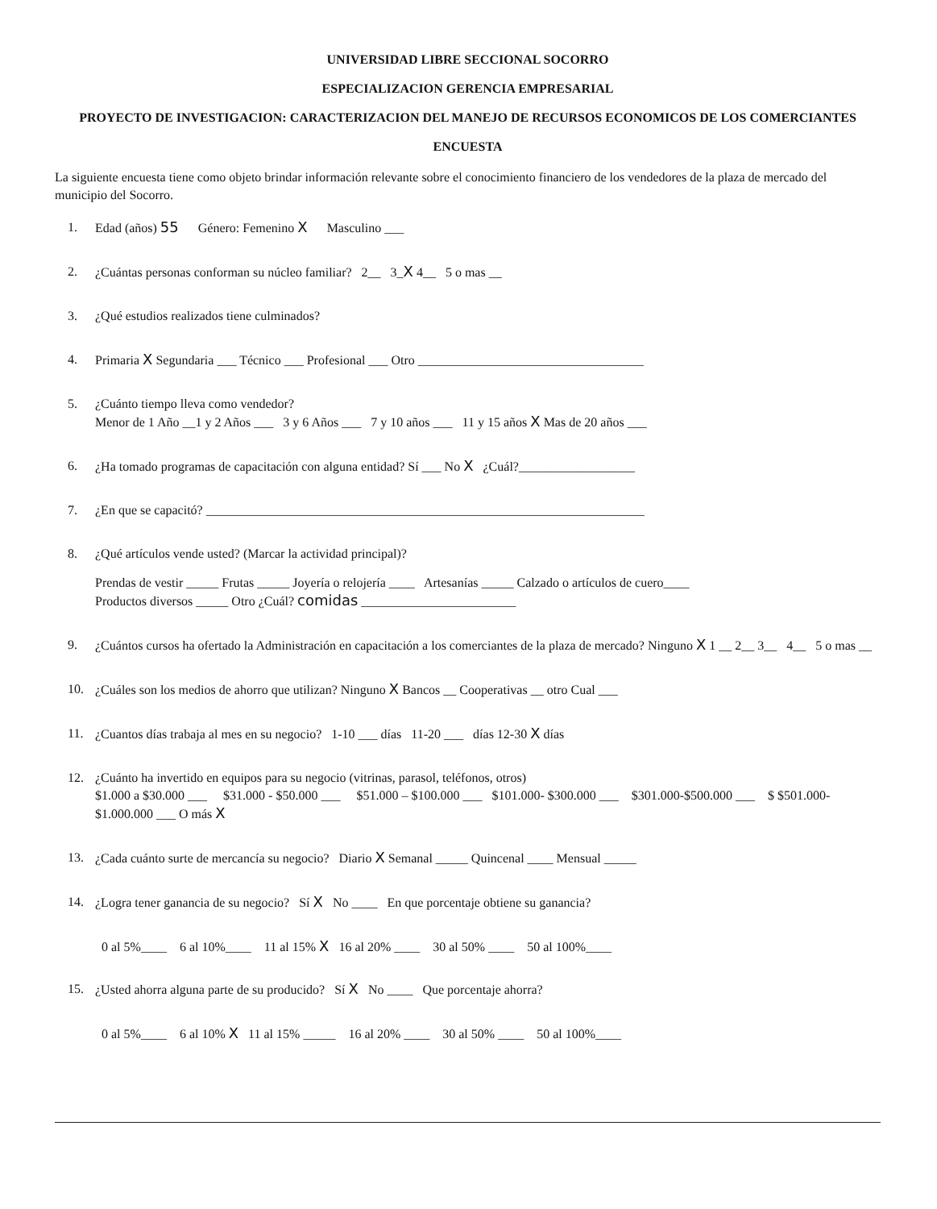UNIVERSIDAD LIBRE SECCIONAL SOCORRO
ESPECIALIZACION GERENCIA EMPRESARIAL
PROYECTO DE INVESTIGACION: CARACTERIZACION DEL MANEJO DE RECURSOS ECONOMICOS DE LOS COMERCIANTES
ENCUESTA
La siguiente encuesta tiene como objeto brindar información relevante sobre el conocimiento financiero de los vendedores de la plaza de mercado del municipio del Socorro.
1. Edad (años) 55 Género: Femenino X Masculino ___
2. ¿Cuántas personas conforman su núcleo familiar? 2__ 3_X 4__ 5 o mas __
3. ¿Qué estudios realizados tiene culminados?
4. Primaria X Segundaria ___ Técnico ___ Profesional ___ Otro ___________________________________
5. ¿Cuánto tiempo lleva como vendedor?
Menor de 1 Año __1 y 2 Años ___ 3 y 6 Años ___ 7 y 10 años ___ 11 y 15 años X Mas de 20 años ___
6. ¿Ha tomado programas de capacitación con alguna entidad? Sí ___ No X ¿Cuál?__________________
7. ¿En que se capacitó? ____________________________________________________________________
8. ¿Qué artículos vende usted? (Marcar la actividad principal)?
Prendas de vestir _____ Frutas _____ Joyería o relojería ____ Artesanías _____ Calzado o artículos de cuero____
Productos diversos _____ Otro ¿Cuál? comidas ________________________
9. ¿Cuántos cursos ha ofertado la Administración en capacitación a los comerciantes de la plaza de mercado? Ninguno X 1 __ 2__ 3__ 4__ 5 o mas __
10. ¿Cuáles son los medios de ahorro que utilizan? Ninguno X Bancos __ Cooperativas __ otro Cual ___
11. ¿Cuantos días trabaja al mes en su negocio? 1-10 ___ días 11-20 ___ días 12-30 X días
12. ¿Cuánto ha invertido en equipos para su negocio (vitrinas, parasol, teléfonos, otros)
$1.000 a $30.000 ___ $31.000 - $50.000 ___ $51.000 – $100.000 ___ $101.000- $300.000 ___ $301.000-$500.000 ___ $ $501.000- $1.000.000 ___ O más X
13. ¿Cada cuánto surte de mercancía su negocio? Diario X Semanal _____ Quincenal ____ Mensual _____
14. ¿Logra tener ganancia de su negocio? Sí X No ____ En que porcentaje obtiene su ganancia?
0 al 5%____ 6 al 10%____ 11 al 15% X 16 al 20% ____ 30 al 50% ____ 50 al 100%____
15. ¿Usted ahorra alguna parte de su producido? Sí X No ____ Que porcentaje ahorra?
0 al 5%____ 6 al 10% X 11 al 15% _____ 16 al 20% ____ 30 al 50% ____ 50 al 100%____